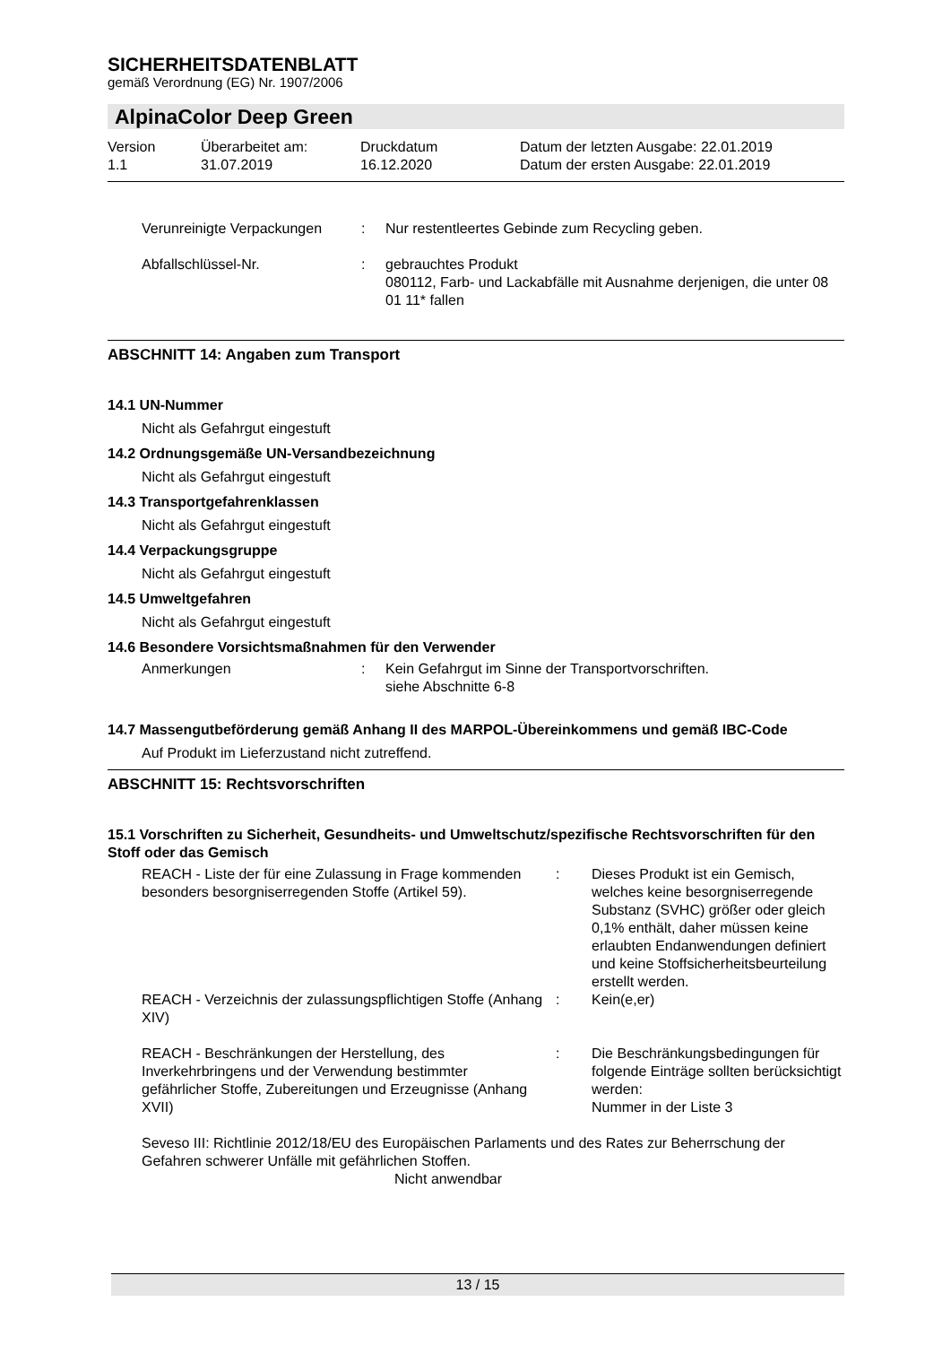SICHERHEITSDATENBLATT
gemäß Verordnung (EG) Nr. 1907/2006
AlpinaColor Deep Green
| Version 1.1 | Überarbeitet am: 31.07.2019 | Druckdatum 16.12.2020 | Datum der letzten Ausgabe: 22.01.2019 Datum der ersten Ausgabe: 22.01.2019 |
| Verunreinigte Verpackungen | : | Nur restentleertes Gebinde zum Recycling geben. |
| Abfallschlüssel-Nr. | : | gebrauchtes Produkt 080112, Farb- und Lackabfälle mit Ausnahme derjenigen, die unter 08 01 11* fallen |
ABSCHNITT 14: Angaben zum Transport
14.1 UN-Nummer
Nicht als Gefahrgut eingestuft
14.2 Ordnungsgemäße UN-Versandbezeichnung
Nicht als Gefahrgut eingestuft
14.3 Transportgefahrenklassen
Nicht als Gefahrgut eingestuft
14.4 Verpackungsgruppe
Nicht als Gefahrgut eingestuft
14.5 Umweltgefahren
Nicht als Gefahrgut eingestuft
14.6 Besondere Vorsichtsmaßnahmen für den Verwender
| Anmerkungen | : | Kein Gefahrgut im Sinne der Transportvorschriften. siehe Abschnitte 6-8 |
14.7 Massengutbeförderung gemäß Anhang II des MARPOL-Übereinkommens und gemäß IBC-Code
Auf Produkt im Lieferzustand nicht zutreffend.
ABSCHNITT 15: Rechtsvorschriften
15.1 Vorschriften zu Sicherheit, Gesundheits- und Umweltschutz/spezifische Rechtsvorschriften für den Stoff oder das Gemisch
| REACH - Liste der für eine Zulassung in Frage kommenden besonders besorgniserregenden Stoffe (Artikel 59). | : | Dieses Produkt ist ein Gemisch, welches keine besorgniserregende Substanz (SVHC) größer oder gleich 0,1% enthält, daher müssen keine erlaubten Endanwendungen definiert und keine Stoffsicherheitsbeurteilung erstellt werden. |
| REACH - Verzeichnis der zulassungspflichtigen Stoffe (Anhang XIV) | : | Kein(e,er) |
| REACH - Beschränkungen der Herstellung, des Inverkehrbringens und der Verwendung bestimmter gefährlicher Stoffe, Zubereitungen und Erzeugnisse (Anhang XVII) | : | Die Beschränkungsbedingungen für folgende Einträge sollten berücksichtigt werden: Nummer in der Liste 3 |
Seveso III: Richtlinie 2012/18/EU des Europäischen Parlaments und des Rates zur Beherrschung der Gefahren schwerer Unfälle mit gefährlichen Stoffen.
Nicht anwendbar
13 / 15